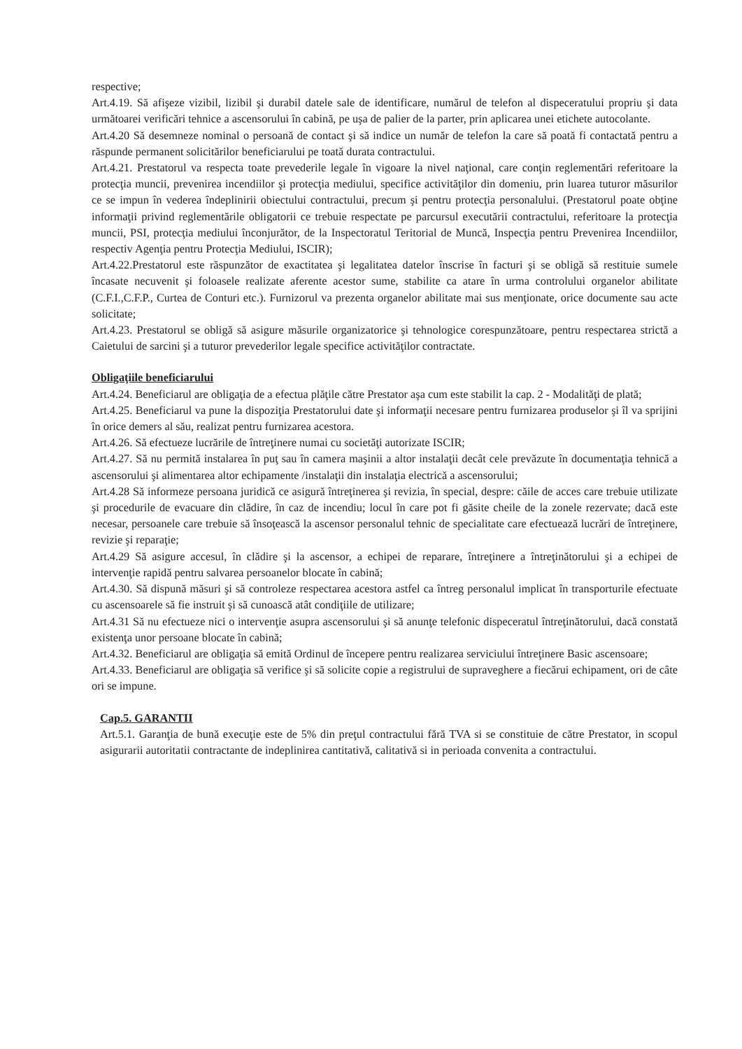respective;
Art.4.19. Să afişeze vizibil, lizibil şi durabil datele sale de identificare, numărul de telefon al dispeceratului propriu şi data următoarei verificări tehnice a ascensorului în cabină, pe uşa de palier de la parter, prin aplicarea unei etichete autocolante.
Art.4.20 Să desemneze nominal o persoană de contact şi să indice un număr de telefon la care să poată fi contactată pentru a răspunde permanent solicitărilor beneficiarului pe toată durata contractului.
Art.4.21. Prestatorul va respecta toate prevederile legale în vigoare la nivel naţional, care conţin reglementări referitoare la protecţia muncii, prevenirea incendiilor şi protecţia mediului, specifice activităţilor din domeniu, prin luarea tuturor măsurilor ce se impun în vederea îndeplinirii obiectului contractului, precum şi pentru protecţia personalului. (Prestatorul poate obţine informaţii privind reglementările obligatorii ce trebuie respectate pe parcursul executării contractului, referitoare la protecţia muncii, PSI, protecţia mediului înconjurător, de la Inspectoratul Teritorial de Muncă, Inspecţia pentru Prevenirea Incendiilor, respectiv Agenţia pentru Protecţia Mediului, ISCIR);
Art.4.22.Prestatorul este răspunzător de exactitatea şi legalitatea datelor înscrise în facturi şi se obligă să restituie sumele încasate necuvenit şi foloasele realizate aferente acestor sume, stabilite ca atare în urma controlului organelor abilitate (C.F.I.,C.F.P., Curtea de Conturi etc.). Furnizorul va prezenta organelor abilitate mai sus menţionate, orice documente sau acte solicitate;
Art.4.23. Prestatorul se obligă să asigure măsurile organizatorice şi tehnologice corespunzătoare, pentru respectarea strictă a Caietului de sarcini şi a tuturor prevederilor legale specifice activităţilor contractate.
Obligaţiile beneficiarului
Art.4.24. Beneficiarul are obligaţia de a efectua plăţile către Prestator aşa cum este stabilit la cap. 2 - Modalităţi de plată;
Art.4.25. Beneficiarul va pune la dispoziţia Prestatorului date şi informaţii necesare pentru furnizarea produselor şi îl va sprijini în orice demers al său, realizat pentru furnizarea acestora.
Art.4.26. Să efectueze lucrările de întreţinere numai cu societăţi autorizate ISCIR;
Art.4.27. Să nu permită instalarea în puţ sau în camera maşinii a altor instalaţii decât cele prevăzute în documentaţia tehnică a ascensorului şi alimentarea altor echipamente /instalaţii din instalaţia electrică a ascensorului;
Art.4.28 Să informeze persoana juridică ce asigură întreţinerea şi revizia, în special, despre: căile de acces care trebuie utilizate şi procedurile de evacuare din clădire, în caz de incendiu; locul în care pot fi găsite cheile de la zonele rezervate; dacă este necesar, persoanele care trebuie să însoţească la ascensor personalul tehnic de specialitate care efectuează lucrări de întreţinere, revizie şi reparaţie;
Art.4.29 Să asigure accesul, în clădire şi la ascensor, a echipei de reparare, întreţinere a întreţinătorului şi a echipei de intervenţie rapidă pentru salvarea persoanelor blocate în cabină;
Art.4.30. Să dispună măsuri şi să controleze respectarea acestora astfel ca întreg personalul implicat în transporturile efectuate cu ascensoarele să fie instruit şi să cunoască atât condiţiile de utilizare;
Art.4.31 Să nu efectueze nici o intervenţie asupra ascensorului şi să anunţe telefonic dispeceratul întreţinătorului, dacă constată existenţa unor persoane blocate în cabină;
Art.4.32. Beneficiarul are obligaţia să emită Ordinul de începere pentru realizarea serviciului întreţinere Basic ascensoare;
Art.4.33. Beneficiarul are obligaţia să verifice şi să solicite copie a registrului de supraveghere a fiecărui echipament, ori de câte ori se impune.
Cap.5. GARANTII
Art.5.1. Garanţia de bună execuţie este de 5% din preţul contractului fără TVA si se constituie de către Prestator, in scopul asigurarii autoritatii contractante de indeplinirea cantitativă, calitativă si in perioada convenita a contractului.